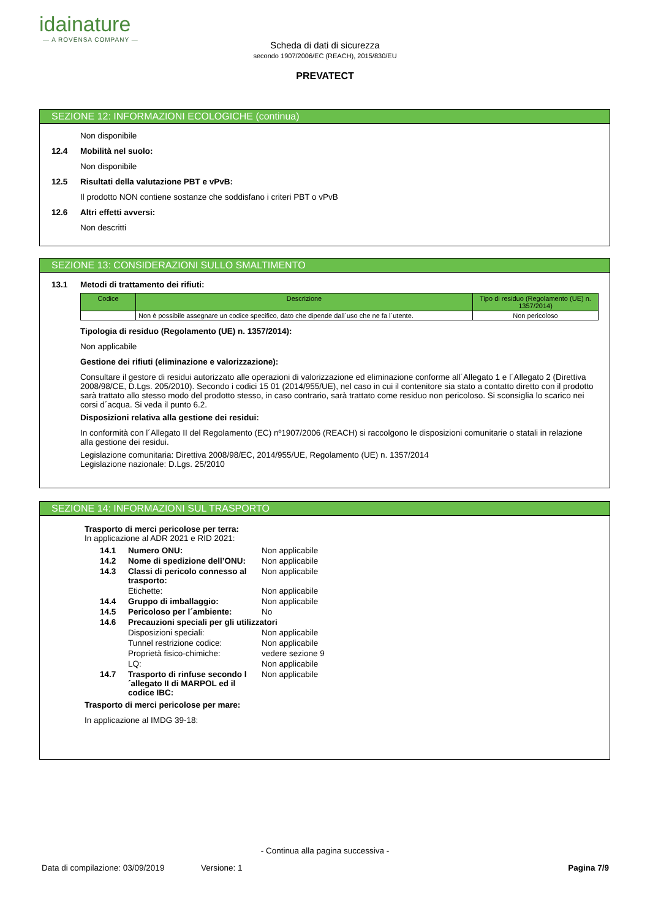idainature
— A ROVENSA COMPANY —
Scheda di dati di sicurezza
secondo 1907/2006/EC (REACH), 2015/830/EU
PREVATECT
SEZIONE 12: INFORMAZIONI ECOLOGICHE (continua)
Non disponibile
12.4 Mobilità nel suolo:
Non disponibile
12.5 Risultati della valutazione PBT e vPvB:
Il prodotto NON contiene sostanze che soddisfano i criteri PBT o vPvB
12.6 Altri effetti avversi:
Non descritti
SEZIONE 13: CONSIDERAZIONI SULLO SMALTIMENTO
13.1 Metodi di trattamento dei rifiuti:
| Codice | Descrizione | Tipo di residuo (Regolamento (UE) n. 1357/2014) |
| --- | --- | --- |
| | Non è possibile assegnare un codice specifico, dato che dipende dall´uso che ne fa l´utente. | Non pericoloso |
Tipologia di residuo (Regolamento (UE) n. 1357/2014):
Non applicabile
Gestione dei rifiuti (eliminazione e valorizzazione):
Consultare il gestore di residui autorizzato alle operazioni di valorizzazione ed eliminazione conforme all´Allegato 1 e l´Allegato 2 (Direttiva 2008/98/CE, D.Lgs. 205/2010). Secondo i codici 15 01 (2014/955/UE), nel caso in cui il contenitore sia stato a contatto diretto con il prodotto sarà trattato allo stesso modo del prodotto stesso, in caso contrario, sarà trattato come residuo non pericoloso. Si sconsiglia lo scarico nei corsi d´acqua. Si veda il punto 6.2.
Disposizioni relativa alla gestione dei residui:
In conformità con l´Allegato II del Regolamento (EC) nº1907/2006 (REACH) si raccolgono le disposizioni comunitarie o statali in relazione alla gestione dei residui.
Legislazione comunitaria: Direttiva 2008/98/EC, 2014/955/UE, Regolamento (UE) n. 1357/2014
Legislazione nazionale: D.Lgs. 25/2010
SEZIONE 14: INFORMAZIONI SUL TRASPORTO
Trasporto di merci pericolose per terra:
In applicazione al ADR 2021 e RID 2021:
| 14.1 | Numero ONU: | Non applicabile |
| 14.2 | Nome di spedizione dell’ONU: | Non applicabile |
| 14.3 | Classi di pericolo connesso al trasporto: | Non applicabile |
| | Etichette: | Non applicabile |
| 14.4 | Gruppo di imballaggio: | Non applicabile |
| 14.5 | Pericoloso per l´ambiente: | No |
| 14.6 | Precauzioni speciali per gli utilizzatori | |
| | Disposizioni speciali: | Non applicabile |
| | Tunnel restrizione codice: | Non applicabile |
| | Proprietà fisico-chimiche: | vedere sezione 9 |
| | LQ: | Non applicabile |
| 14.7 | Trasporto di rinfuse secondo l´allegato II di MARPOL ed il codice IBC: | Non applicabile |
Trasporto di merci pericolose per mare:
In applicazione al IMDG 39-18:
- Continua alla pagina successiva -
Data di compilazione: 03/09/2019 Versione: 1 Pagina 7/9